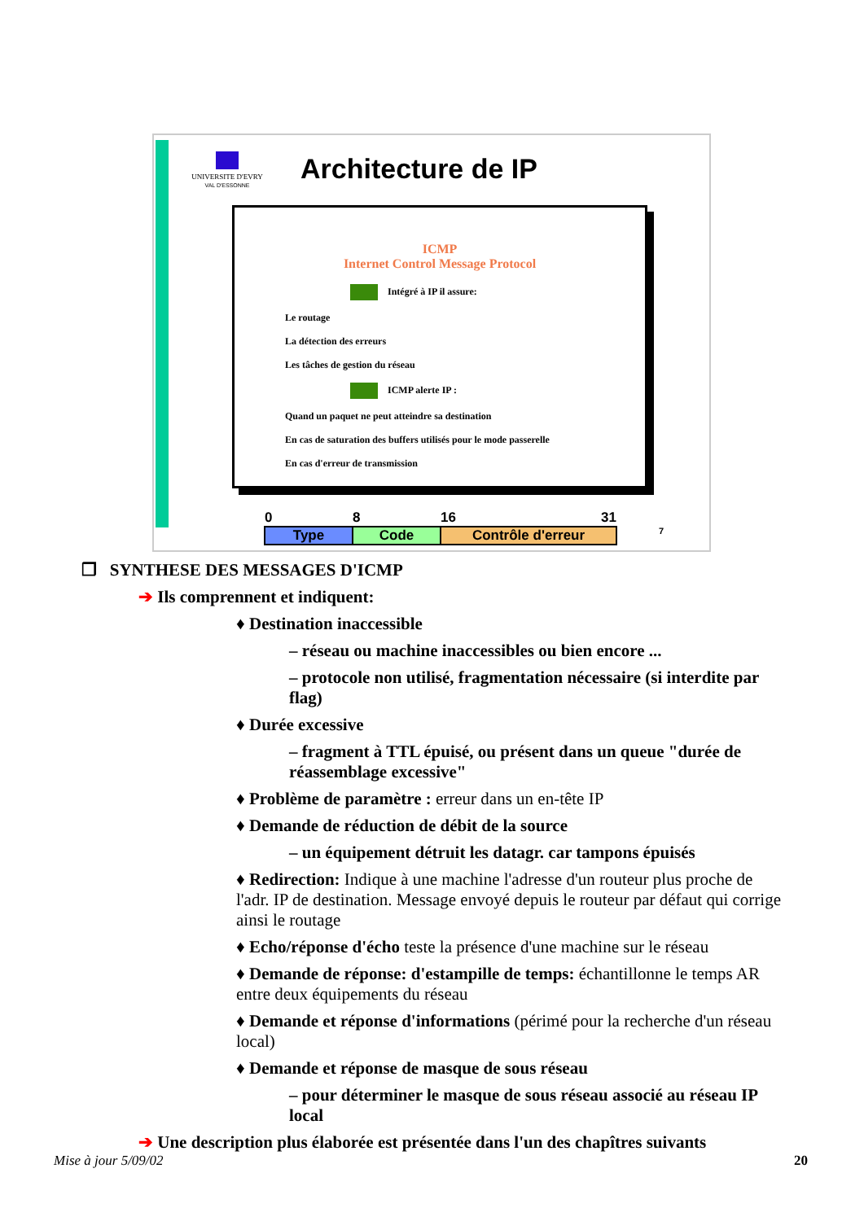UNIVERSITE D'EVRY
VAL D'ESSONNE
Architecture de IP
ICMP
Internet Control Message Protocol
Intégré à IP il assure:
Le routage
La détection des erreurs
Les tâches de gestion du réseau
ICMP alerte IP :
Quand un paquet ne peut atteindre sa destination
En cas de saturation des buffers utilisés pour le mode passerelle
En cas d'erreur de transmission
| 0 | 8 | 16 31 |
| --- | --- | --- |
| Type | Code | Contrôle d'erreur |
7
❒ SYNTHESE DES MESSAGES D'ICMP
➔ Ils comprennent et indiquent:
♦ Destination inaccessible
– réseau ou machine inaccessibles ou bien encore ...
– protocole non utilisé, fragmentation nécessaire (si interdite par flag)
♦ Durée excessive
– fragment à TTL épuisé, ou présent dans un queue "durée de réassemblage excessive"
♦ Problème de paramètre : erreur dans un en-tête IP
♦ Demande de réduction de débit de la source
– un équipement détruit les datagr. car tampons épuisés
♦ Redirection: Indique à une machine l'adresse d'un routeur plus proche de l'adr. IP de destination. Message envoyé depuis le routeur par défaut qui corrige ainsi le routage
♦ Echo/réponse d'écho teste la présence d'une machine sur le réseau
♦ Demande de réponse: d'estampille de temps: échantillonne le temps AR entre deux équipements du réseau
♦ Demande et réponse d'informations (périmé pour la recherche d'un réseau local)
♦ Demande et réponse de masque de sous réseau
– pour déterminer le masque de sous réseau associé au réseau IP local
➔ Une description plus élaborée est présentée dans l'un des chapîtres suivants
Mise à jour 5/09/02 20